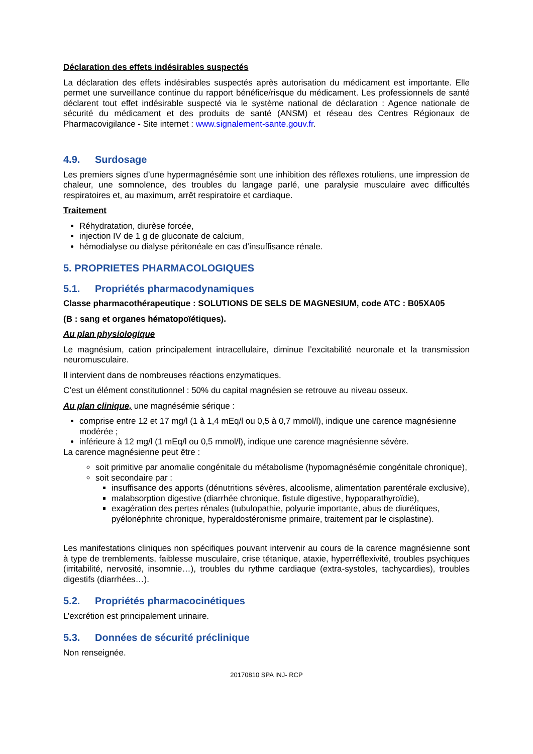Déclaration des effets indésirables suspectés
La déclaration des effets indésirables suspectés après autorisation du médicament est importante. Elle permet une surveillance continue du rapport bénéfice/risque du médicament. Les professionnels de santé déclarent tout effet indésirable suspecté via le système national de déclaration : Agence nationale de sécurité du médicament et des produits de santé (ANSM) et réseau des Centres Régionaux de Pharmacovigilance - Site internet : www.signalement-sante.gouv.fr.
4.9. Surdosage
Les premiers signes d’une hypermagnésémie sont une inhibition des réflexes rotuliens, une impression de chaleur, une somnolence, des troubles du langage parlé, une paralysie musculaire avec difficultés respiratoires et, au maximum, arrêt respiratoire et cardiaque.
Traitement
Réhydratation, diurèse forcée,
injection IV de 1 g de gluconate de calcium,
hémodialyse ou dialyse péritonéale en cas d’insuffisance rénale.
5. PROPRIETES PHARMACOLOGIQUES
5.1. Propriétés pharmacodynamiques
Classe pharmacothérapeutique : SOLUTIONS DE SELS DE MAGNESIUM, code ATC : B05XA05
(B : sang et organes hématopoïétiques).
Au plan physiologique
Le magnésium, cation principalement intracellulaire, diminue l’excitabilité neuronale et la transmission neuromusculaire.
Il intervient dans de nombreuses réactions enzymatiques.
C’est un élément constitutionnel : 50% du capital magnésien se retrouve au niveau osseux.
Au plan clinique, une magnésémie sérique :
comprise entre 12 et 17 mg/l (1 à 1,4 mEq/l ou 0,5 à 0,7 mmol/l), indique une carence magnésienne modérée ;
inférieure à 12 mg/l (1 mEq/l ou 0,5 mmol/l), indique une carence magnésienne sévère.
La carence magnésienne peut être :
soit primitive par anomalie congénitale du métabolisme (hypomagnésémie congénitale chronique),
soit secondaire par :
insuffisance des apports (dénutritions sévères, alcoolisme, alimentation parentérale exclusive),
malabsorption digestive (diarrhée chronique, fistule digestive, hypoparathyroïdie),
exagération des pertes rénales (tubulopathie, polyurie importante, abus de diurétiques, pyélonéphrite chronique, hyperaldostéronisme primaire, traitement par le cisplastine).
Les manifestations cliniques non spécifiques pouvant intervenir au cours de la carence magnésienne sont à type de tremblements, faiblesse musculaire, crise tétanique, ataxie, hyperréflexivité, troubles psychiques (irritabilité, nervosité, insomnie…), troubles du rythme cardiaque (extra-systoles, tachycardies), troubles digestifs (diarrhées…).
5.2. Propriétés pharmacocinétiques
L’excrétion est principalement urinaire.
5.3. Données de sécurité préclinique
Non renseignée.
20170810 SPA INJ- RCP